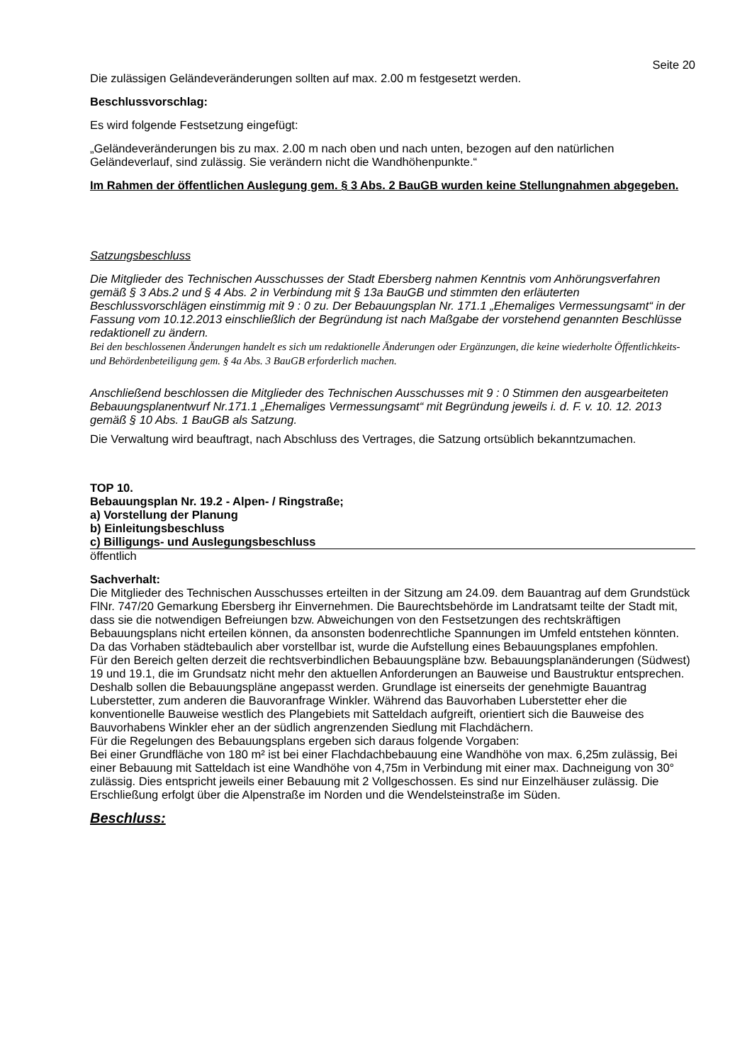Seite 20
Die zulässigen Geländeveränderungen sollten auf max. 2.00 m festgesetzt werden.
Beschlussvorschlag:
Es wird folgende Festsetzung eingefügt:
„Geländeveränderungen bis zu max. 2.00 m nach oben und nach unten, bezogen auf den natürlichen Geländeverlauf, sind zulässig. Sie verändern nicht die Wandhöhenpunkte.“
Im Rahmen der öffentlichen Auslegung gem. § 3 Abs. 2 BauGB wurden keine Stellungnahmen abgegeben.
Satzungsbeschluss
Die Mitglieder des Technischen Ausschusses der Stadt Ebersberg nahmen Kenntnis vom Anhörungsverfahren gemäß § 3 Abs.2 und § 4 Abs. 2 in Verbindung mit § 13a BauGB und stimmten den erläuterten Beschlussvorschlägen einstimmig mit 9 : 0 zu. Der Bebauungsplan Nr. 171.1 „Ehemaliges Vermessungsamt“ in der Fassung vom 10.12.2013 einschließlich der Begründung ist nach Maßgabe der vorstehend genannten Beschlüsse redaktionell zu ändern.
Bei den beschlossenen Änderungen handelt es sich um redaktionelle Änderungen oder Ergänzungen, die keine wiederholte Öffentlichkeits- und Behördenbeteiligung gem. § 4a Abs. 3 BauGB erforderlich machen.
Anschließend beschlossen die Mitglieder des Technischen Ausschusses mit 9 : 0 Stimmen den ausgearbeiteten Bebauungsplanentwurf Nr.171.1 „Ehemaliges Vermessungsamt“ mit Begründung jeweils i. d. F. v. 10. 12. 2013 gemäß § 10 Abs. 1 BauGB als Satzung.
Die Verwaltung wird beauftragt, nach Abschluss des Vertrages, die Satzung ortsüblich bekanntzumachen.
TOP 10.
Bebauungsplan Nr. 19.2 - Alpen- / Ringstraße;
a) Vorstellung der Planung
b) Einleitungsbeschluss
c) Billigungs- und Auslegungsbeschluss
öffentlich
Sachverhalt:
Die Mitglieder des Technischen Ausschusses erteilten in der Sitzung am 24.09. dem Bauantrag auf dem Grundstück FlNr. 747/20 Gemarkung Ebersberg ihr Einvernehmen. Die Baurechtsbehörde im Landratsamt teilte der Stadt mit, dass sie die notwendigen Befreiungen bzw. Abweichungen von den Festsetzungen des rechtskräftigen Bebauungsplans nicht erteilen können, da ansonsten bodenrechtliche Spannungen im Umfeld entstehen könnten. Da das Vorhaben städtebaulich aber vorstellbar ist, wurde die Aufstellung eines Bebauungsplanes empfohlen.
Für den Bereich gelten derzeit die rechtsverbindlichen Bebauungspläne bzw. Bebauungsplanänderungen (Südwest) 19 und 19.1, die im Grundsatz nicht mehr den aktuellen Anforderungen an Bauweise und Baustruktur entsprechen. Deshalb sollen die Bebauungspläne angepasst werden. Grundlage ist einerseits der genehmigte Bauantrag Luberstetter, zum anderen die Bauvoranfrage Winkler. Während das Bauvorhaben Luberstetter eher die konventionelle Bauweise westlich des Plangebiets mit Satteldach aufgreift, orientiert sich die Bauweise des Bauvorhabens Winkler eher an der südlich angrenzenden Siedlung mit Flachdächern.
Für die Regelungen des Bebauungsplans ergeben sich daraus folgende Vorgaben:
Bei einer Grundfläche von 180 m² ist bei einer Flachdachbebauung eine Wandhöhe von max. 6,25m zulässig, Bei einer Bebauung mit Satteldach ist eine Wandhöhe von 4,75m in Verbindung mit einer max. Dachneigung von 30° zulässig. Dies entspricht jeweils einer Bebauung mit 2 Vollgeschossen. Es sind nur Einzelhäuser zulässig. Die Erschließung erfolgt über die Alpenstraße im Norden und die Wendelsteinstraße im Süden.
Beschluss: